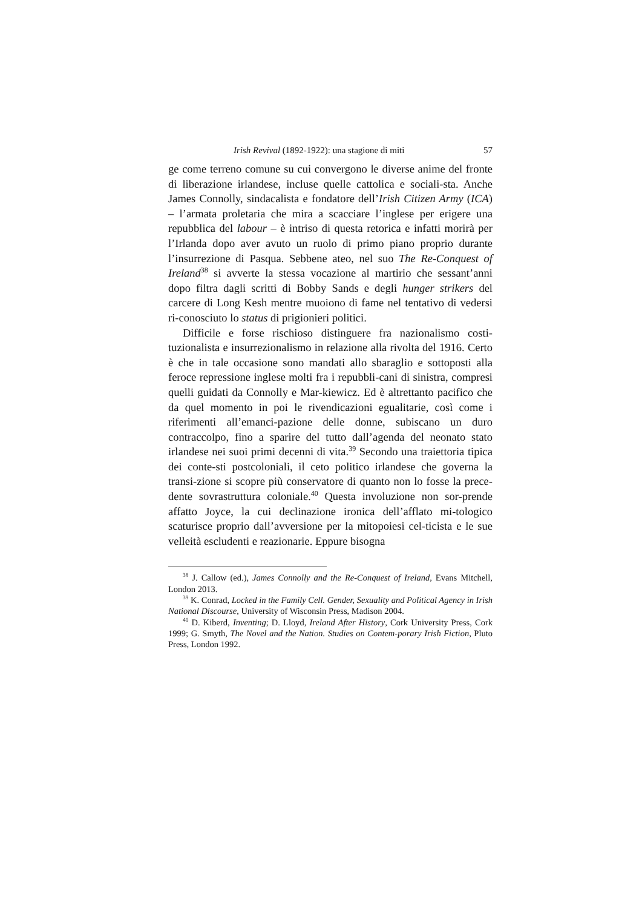Irish Revival (1892-1922): una stagione di miti 57
ge come terreno comune su cui convergono le diverse anime del fronte di liberazione irlandese, incluse quelle cattolica e sociali-sta. Anche James Connolly, sindacalista e fondatore dell’Irish Citizen Army (ICA) – l’armata proletaria che mira a scacciare l’inglese per erigere una repubblica del labour – è intriso di questa retorica e infatti morirà per l’Irlanda dopo aver avuto un ruolo di primo piano proprio durante l’insurrezione di Pasqua. Sebbene ateo, nel suo The Re-Conquest of Ireland<sup>38</sup> si avverte la stessa vocazione al martirio che sessant’anni dopo filtra dagli scritti di Bobby Sands e degli hunger strikers del carcere di Long Kesh mentre muoiono di fame nel tentativo di vedersi ri-conosciuto lo status di prigionieri politici.
Difficile e forse rischioso distinguere fra nazionalismo costi-tuzionalista e insurrezionalismo in relazione alla rivolta del 1916. Certo è che in tale occasione sono mandati allo sbaraglio e sottoposti alla feroce repressione inglese molti fra i repubbli-cani di sinistra, compresi quelli guidati da Connolly e Mar-kiewicz. Ed è altrettanto pacifico che da quel momento in poi le rivendicazioni egualitarie, così come i riferimenti all’emanci-pazione delle donne, subiscano un duro contraccolpo, fino a sparire del tutto dall’agenda del neonato stato irlandese nei suoi primi decenni di vita.<sup>39</sup> Secondo una traiettoria tipica dei conte-sti postcoloniali, il ceto politico irlandese che governa la transi-zione si scopre più conservatore di quanto non lo fosse la prece-dente sovrastruttura coloniale.<sup>40</sup> Questa involuzione non sor-prende affatto Joyce, la cui declinazione ironica dell’afflato mi-tologico scaturisce proprio dall’avversione per la mitopoiesi cel-ticista e le sue velleità escludenti e reazionarie. Eppure bisogna
<sup>38</sup> J. Callow (ed.), James Connolly and the Re-Conquest of Ireland, Evans Mitchell, London 2013.
<sup>39</sup> K. Conrad, Locked in the Family Cell. Gender, Sexuality and Political Agency in Irish National Discourse, University of Wisconsin Press, Madison 2004.
<sup>40</sup> D. Kiberd, Inventing; D. Lloyd, Ireland After History, Cork University Press, Cork 1999; G. Smyth, The Novel and the Nation. Studies on Contem-porary Irish Fiction, Pluto Press, London 1992.